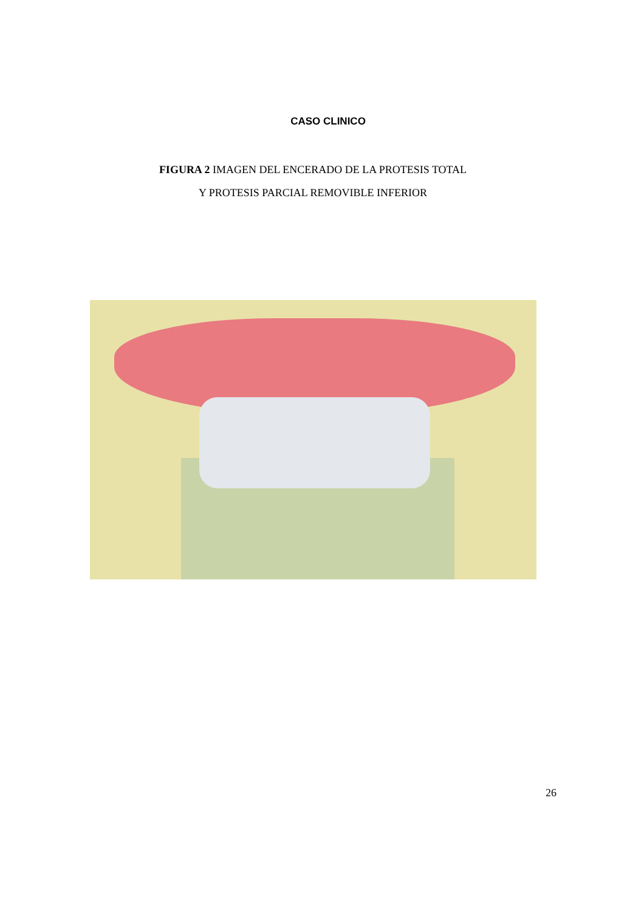CASO CLINICO
FIGURA 2 IMAGEN DEL ENCERADO DE LA PROTESIS TOTAL
Y PROTESIS PARCIAL REMOVIBLE INFERIOR
26